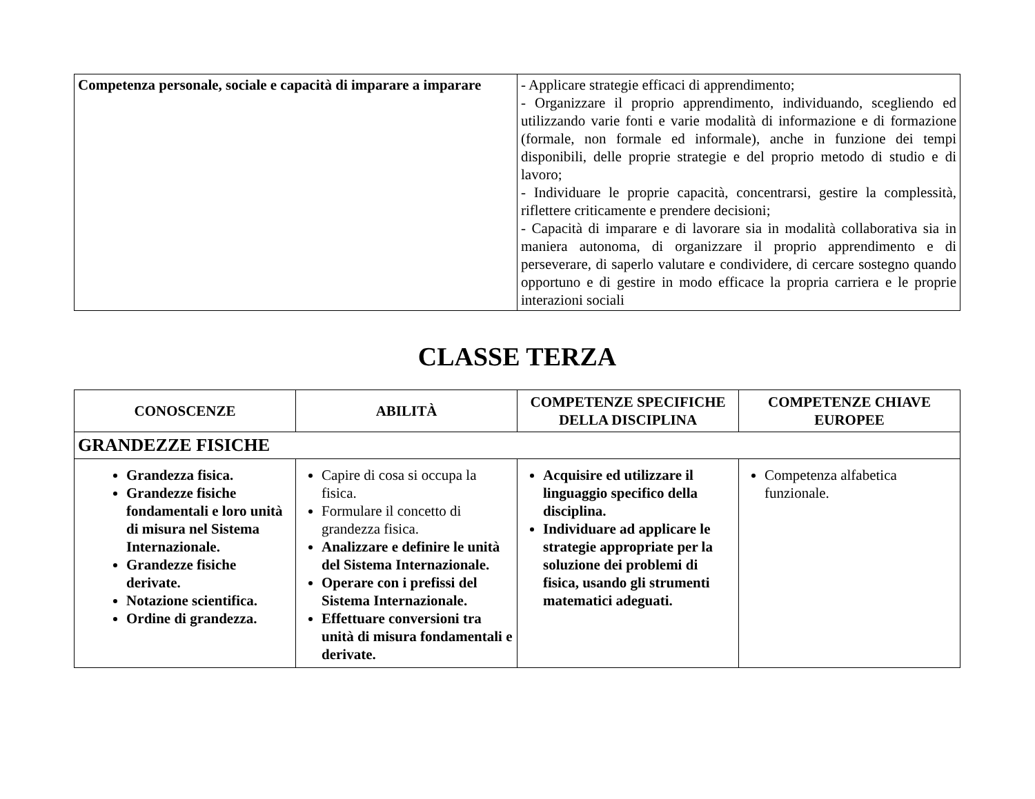| Competenza personale, sociale e capacità di imparare a imparare | - Applicare strategie efficaci di apprendimento; - Organizzare il proprio apprendimento, individuando, scegliendo ed utilizzando varie fonti e varie modalità di informazione e di formazione (formale, non formale ed informale), anche in funzione dei tempi disponibili, delle proprie strategie e del proprio metodo di studio e di lavoro; - Individuare le proprie capacità, concentrarsi, gestire la complessità, riflettere criticamente e prendere decisioni; - Capacità di imparare e di lavorare sia in modalità collaborativa sia in maniera autonoma, di organizzare il proprio apprendimento e di perseverare, di saperlo valutare e condividere, di cercare sostegno quando opportuno e di gestire in modo efficace la propria carriera e le proprie interazioni sociali |
CLASSE TERZA
| CONOSCENZE | ABILITÀ | COMPETENZE SPECIFICHE DELLA DISCIPLINA | COMPETENZE CHIAVE EUROPEE |
| --- | --- | --- | --- |
| GRANDEZZE FISICHE | | | |
| Grandezza fisica. Grandezze fisiche fondamentali e loro unità di misura nel Sistema Internazionale. Grandezze fisiche derivate. Notazione scientifica. Ordine di grandezza. | Capire di cosa si occupa la fisica. Formulare il concetto di grandezza fisica. Analizzare e definire le unità del Sistema Internazionale. Operare con i prefissi del Sistema Internazionale. Effettuare conversioni tra unità di misura fondamentali e derivate. | Acquisire ed utilizzare il linguaggio specifico della disciplina. Individuare ad applicare le strategie appropriate per la soluzione dei problemi di fisica, usando gli strumenti matematici adeguati. | Competenza alfabetica funzionale. |